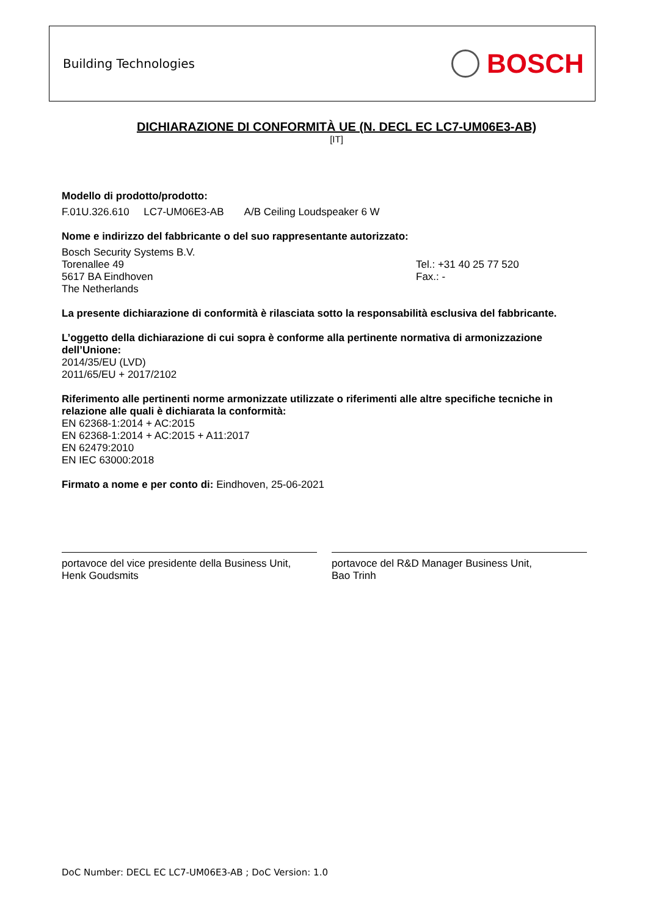Building Technologies BOSCH
DICHIARAZIONE DI CONFORMITÀ UE (N. DECL EC LC7-UM06E3-AB)
[IT]
Modello di prodotto/prodotto:
F.01U.326.610 LC7-UM06E3-AB A/B Ceiling Loudspeaker 6 W
Nome e indirizzo del fabbricante o del suo rappresentante autorizzato:
Bosch Security Systems B.V.
Torenallee 49
5617 BA Eindhoven
The Netherlands
Tel.: +31 40 25 77 520
Fax.: -
La presente dichiarazione di conformità è rilasciata sotto la responsabilità esclusiva del fabbricante.
L’oggetto della dichiarazione di cui sopra è conforme alla pertinente normativa di armonizzazione dell’Unione:
2014/35/EU (LVD)
2011/65/EU + 2017/2102
Riferimento alle pertinenti norme armonizzate utilizzate o riferimenti alle altre specifiche tecniche in relazione alle quali è dichiarata la conformità:
EN 62368-1:2014 + AC:2015
EN 62368-1:2014 + AC:2015 + A11:2017
EN 62479:2010
EN IEC 63000:2018
Firmato a nome e per conto di: Eindhoven, 25-06-2021
portavoce del vice presidente della Business Unit,
Henk Goudsmits
portavoce del R&D Manager Business Unit,
Bao Trinh
DoC Number: DECL EC LC7-UM06E3-AB ; DoC Version: 1.0